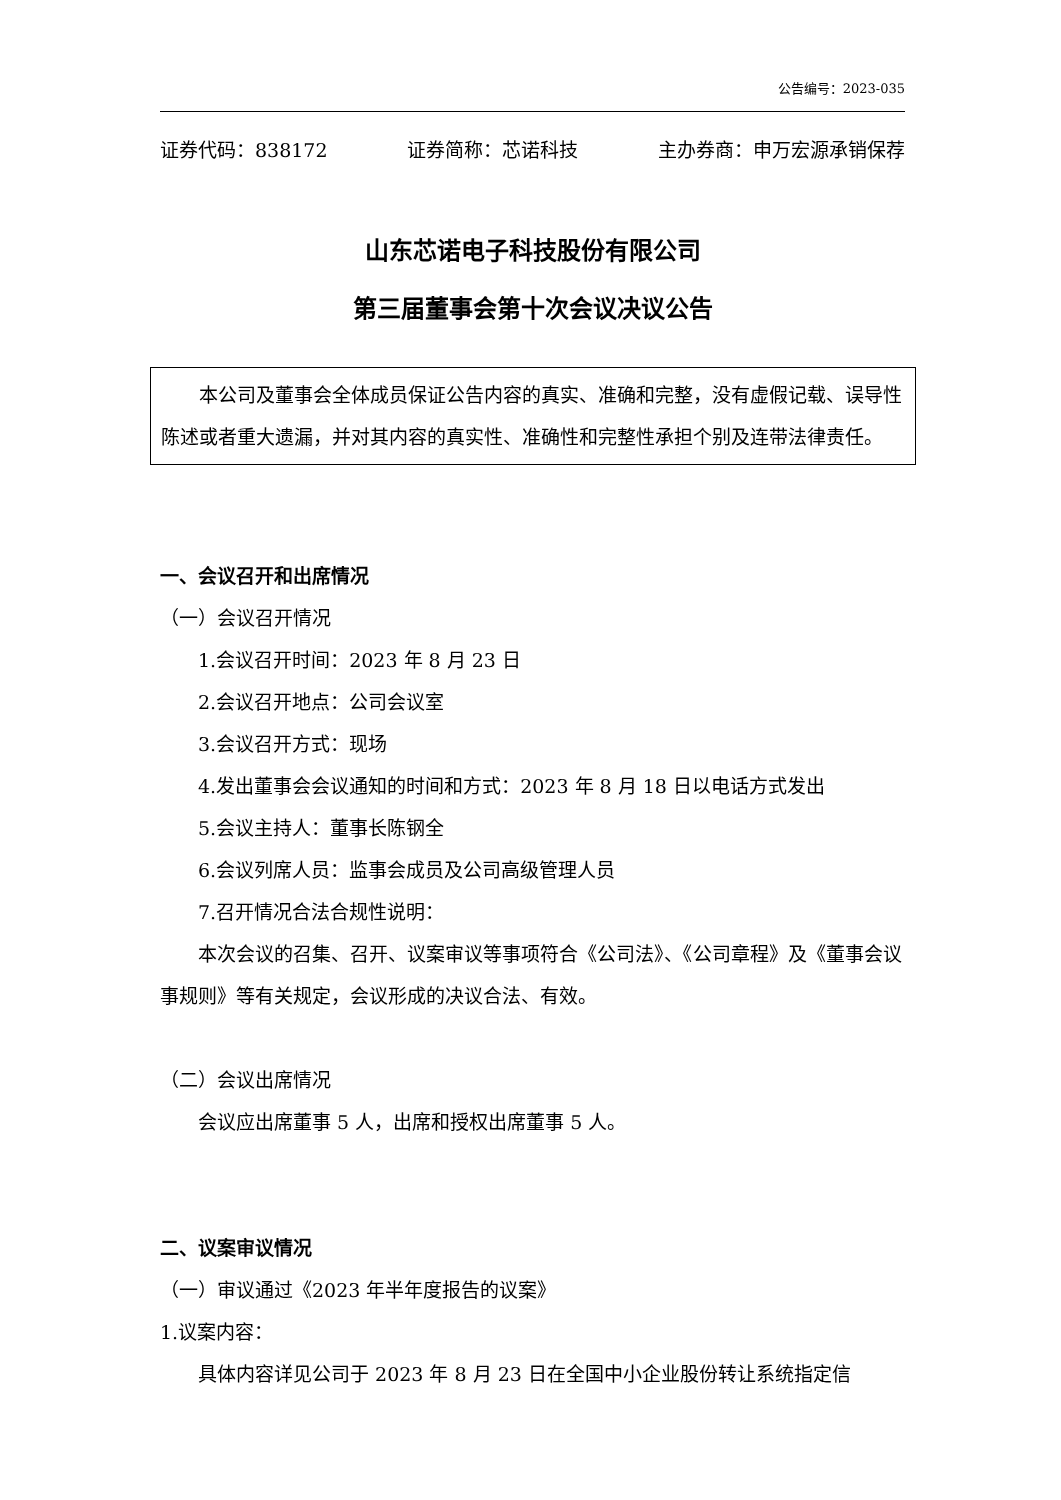公告编号：2023-035
证券代码：838172 证券简称：芯诺科技 主办券商：申万宏源承销保荐
山东芯诺电子科技股份有限公司
第三届董事会第十次会议决议公告
本公司及董事会全体成员保证公告内容的真实、准确和完整，没有虚假记载、误导性陈述或者重大遗漏，并对其内容的真实性、准确性和完整性承担个别及连带法律责任。
一、会议召开和出席情况
（一）会议召开情况
1.会议召开时间：2023 年 8 月 23 日
2.会议召开地点：公司会议室
3.会议召开方式：现场
4.发出董事会会议通知的时间和方式：2023 年 8 月 18 日以电话方式发出
5.会议主持人：董事长陈钢全
6.会议列席人员：监事会成员及公司高级管理人员
7.召开情况合法合规性说明：
本次会议的召集、召开、议案审议等事项符合《公司法》、《公司章程》及《董事会议事规则》等有关规定，会议形成的决议合法、有效。
（二）会议出席情况
会议应出席董事 5 人，出席和授权出席董事 5 人。
二、议案审议情况
（一）审议通过《2023 年半年度报告的议案》
1.议案内容：
具体内容详见公司于 2023 年 8 月 23 日在全国中小企业股份转让系统指定信